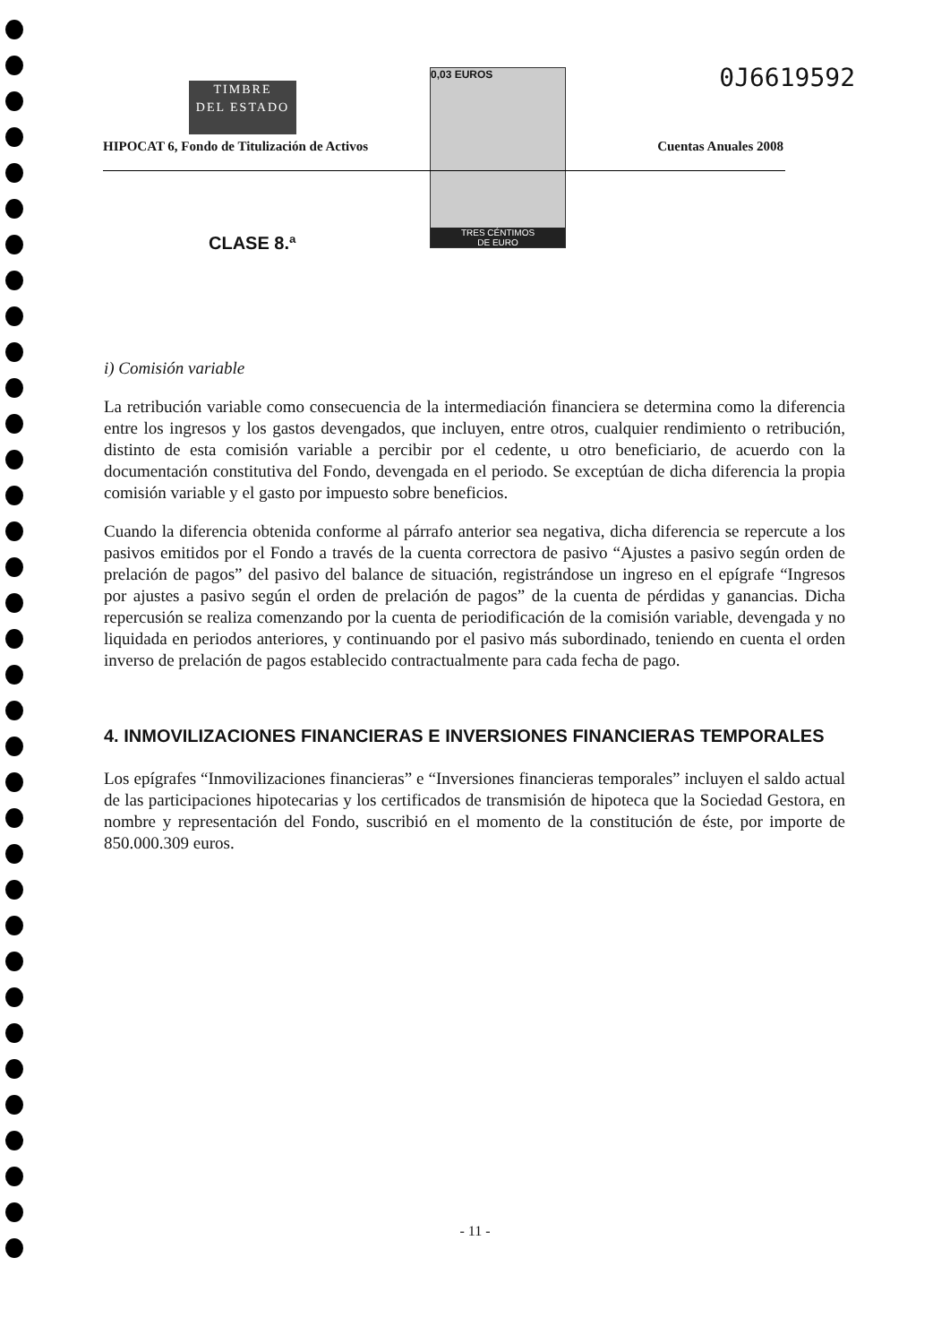TIMBRE
DEL ESTADO
0,03 EUROS
TRES CÉNTIMOS
DE EURO
0J6619592
HIPOCAT 6, Fondo de Titulización de Activos
Cuentas Anuales 2008
CLASE 8.ª
i) Comisión variable
La retribución variable como consecuencia de la intermediación financiera se determina como la diferencia entre los ingresos y los gastos devengados, que incluyen, entre otros, cualquier rendimiento o retribución, distinto de esta comisión variable a percibir por el cedente, u otro beneficiario, de acuerdo con la documentación constitutiva del Fondo, devengada en el periodo. Se exceptúan de dicha diferencia la propia comisión variable y el gasto por impuesto sobre beneficios.
Cuando la diferencia obtenida conforme al párrafo anterior sea negativa, dicha diferencia se repercute a los pasivos emitidos por el Fondo a través de la cuenta correctora de pasivo “Ajustes a pasivo según orden de prelación de pagos” del pasivo del balance de situación, registrándose un ingreso en el epígrafe “Ingresos por ajustes a pasivo según el orden de prelación de pagos” de la cuenta de pérdidas y ganancias. Dicha repercusión se realiza comenzando por la cuenta de periodificación de la comisión variable, devengada y no liquidada en periodos anteriores, y continuando por el pasivo más subordinado, teniendo en cuenta el orden inverso de prelación de pagos establecido contractualmente para cada fecha de pago.
4. INMOVILIZACIONES FINANCIERAS E INVERSIONES FINANCIERAS TEMPORALES
Los epígrafes “Inmovilizaciones financieras” e “Inversiones financieras temporales” incluyen el saldo actual de las participaciones hipotecarias y los certificados de transmisión de hipoteca que la Sociedad Gestora, en nombre y representación del Fondo, suscribió en el momento de la constitución de éste, por importe de 850.000.309 euros.
- 11 -